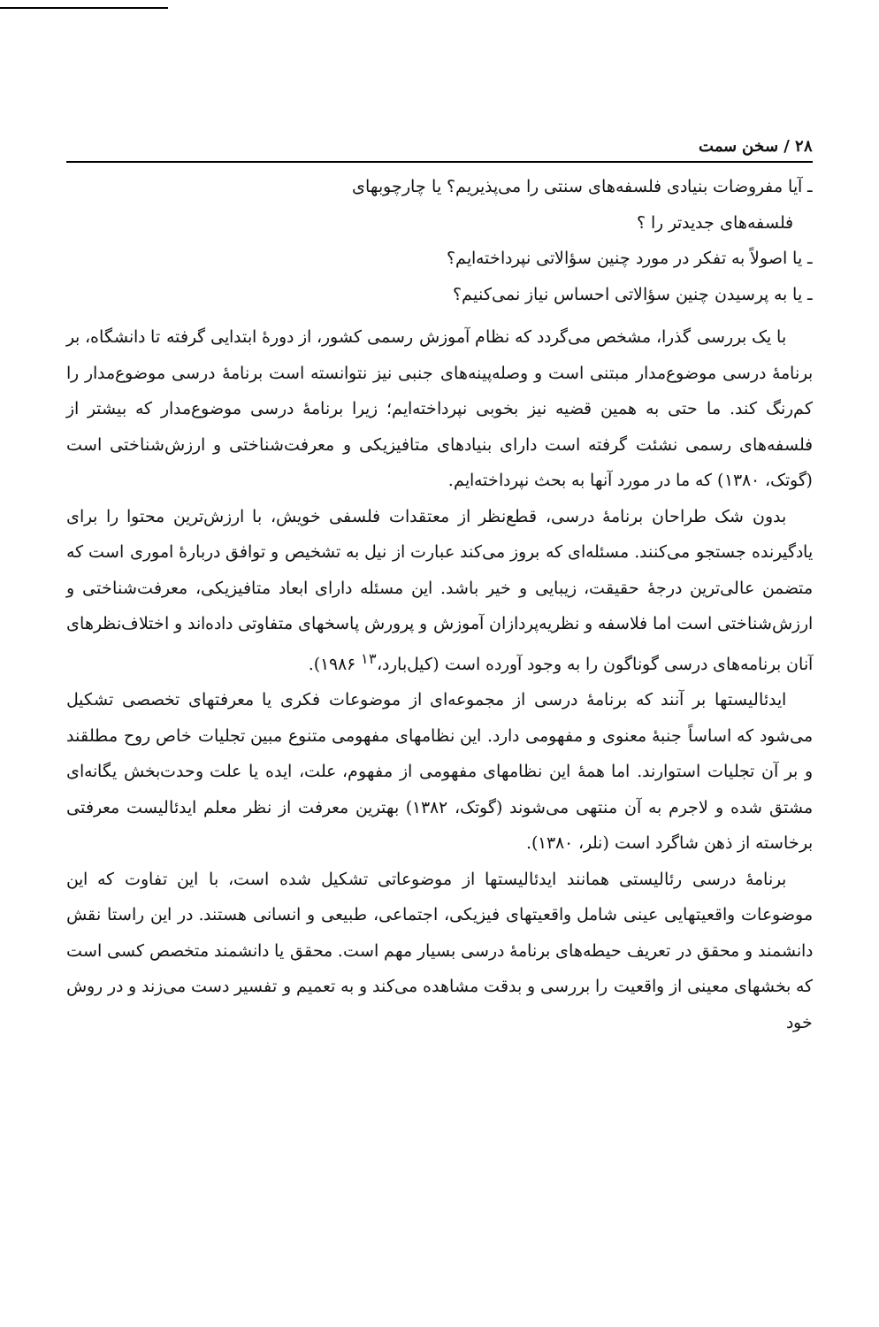۲۸ / سخن سمت
ـ آیا مفروضات بنیادی فلسفه‌های سنتی را می‌پذیریم؟ یا چارچوبهای
فلسفه‌های جدیدتر را ؟
ـ یا اصولاً به تفکر در مورد چنین سؤالاتی نپرداخته‌ایم؟
ـ یا به پرسیدن چنین سؤالاتی احساس نیاز نمی‌کنیم؟
با یک بررسی گذرا، مشخص می‌گردد که نظام آموزش رسمی کشور، از دورهٔ ابتدایی گرفته تا دانشگاه، بر برنامهٔ درسی موضوع‌مدار مبتنی است و وصله‌پینه‌های جنبی نیز نتوانسته است برنامهٔ درسی موضوع‌مدار را کم‌رنگ کند. ما حتی به همین قضیه نیز بخوبی نپرداخته‌ایم؛ زیرا برنامهٔ درسی موضوع‌مدار که بیشتر از فلسفه‌های رسمی نشئت گرفته است دارای بنیادهای متافیزیکی و معرفت‌شناختی و ارزش‌شناختی است (گوتک، ۱۳۸۰) که ما در مورد آنها به بحث نپرداخته‌ایم.
بدون شک طراحان برنامهٔ درسی، قطع‌نظر از معتقدات فلسفی خویش، با ارزش‌ترین محتوا را برای یادگیرنده جستجو می‌کنند. مسئله‌ای که بروز می‌کند عبارت از نیل به تشخیص و توافق دربارهٔ اموری است که متضمن عالی‌ترین درجهٔ حقیقت، زیبایی و خیر باشد. این مسئله دارای ابعاد متافیزیکی، معرفت‌شناختی و ارزش‌شناختی است اما فلاسفه و نظریه‌پردازان آموزش و پرورش پاسخهای متفاوتی داده‌اند و اختلاف‌نظرهای آنان برنامه‌های درسی گوناگون را به وجود آورده است (کیل‌بارد،<sup>۱۳</sup> ۱۹۸۶).
ایدئالیستها بر آنند که برنامهٔ درسی از مجموعه‌ای از موضوعات فکری یا معرفتهای تخصصی تشکیل می‌شود که اساساً جنبهٔ معنوی و مفهومی دارد. این نظامهای مفهومی متنوع مبین تجلیات خاص روح مطلقند و بر آن تجلیات استوارند. اما همهٔ این نظامهای مفهومی از مفهوم، علت، ایده یا علت وحدت‌بخش یگانه‌ای مشتق شده و لاجرم به آن منتهی می‌شوند (گوتک، ۱۳۸۲) بهترین معرفت از نظر معلم ایدئالیست معرفتی برخاسته از ذهن شاگرد است (نلر، ۱۳۸۰).
برنامهٔ درسی رئالیستی همانند ایدئالیستها از موضوعاتی تشکیل شده است، با این تفاوت که این موضوعات واقعیتهایی عینی شامل واقعیتهای فیزیکی، اجتماعی، طبیعی و انسانی هستند. در این راستا نقش دانشمند و محقق در تعریف حیطه‌های برنامهٔ درسی بسیار مهم است. محقق یا دانشمند متخصص کسی است که بخشهای معینی از واقعیت را بررسی و بدقت مشاهده می‌کند و به تعمیم و تفسیر دست می‌زند و در روش خود